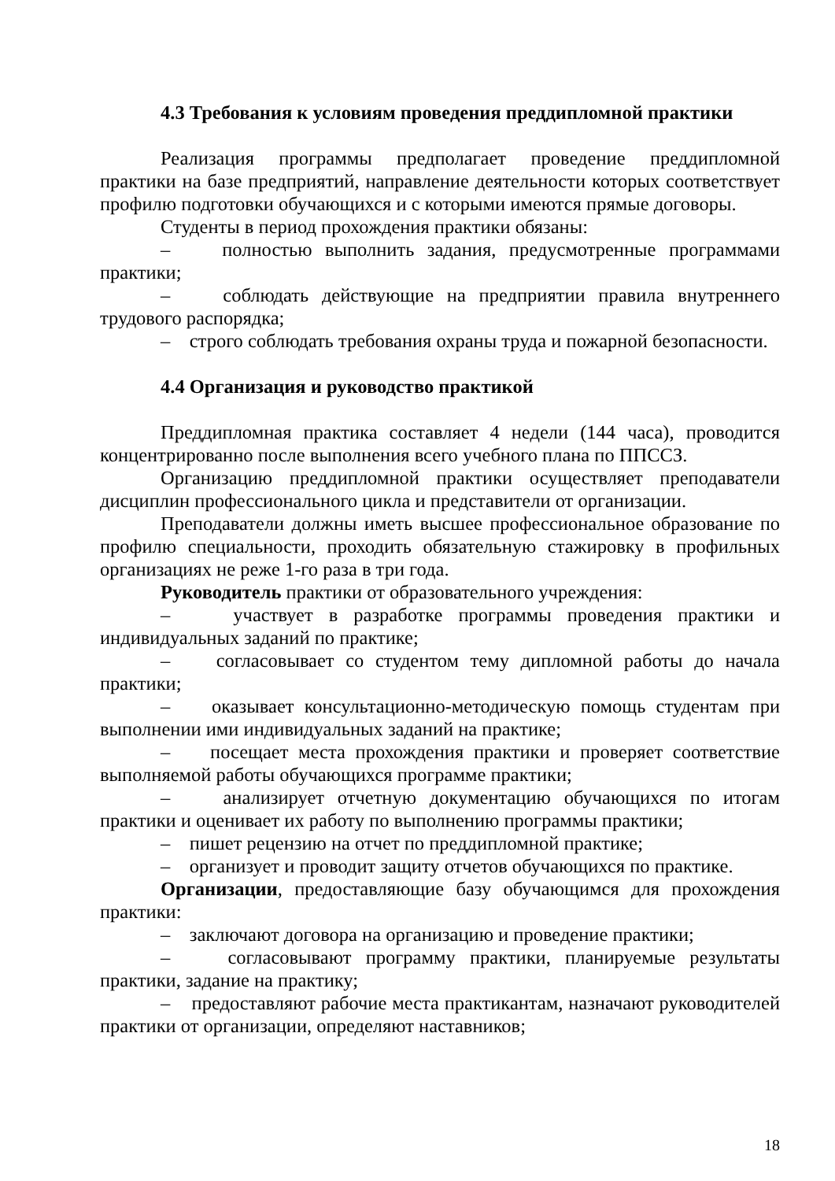4.3 Требования к условиям проведения преддипломной практики
Реализация программы предполагает проведение преддипломной практики на базе предприятий, направление деятельности которых соответствует профилю подготовки обучающихся и с которыми имеются прямые договоры.
Студенты в период прохождения практики обязаны:
– полностью выполнить задания, предусмотренные программами практики;
– соблюдать действующие на предприятии правила внутреннего трудового распорядка;
– строго соблюдать требования охраны труда и пожарной безопасности.
4.4 Организация и руководство практикой
Преддипломная практика составляет 4 недели (144 часа), проводится концентрированно после выполнения всего учебного плана по ППССЗ.
Организацию преддипломной практики осуществляет преподаватели дисциплин профессионального цикла и представители от организации.
Преподаватели должны иметь высшее профессиональное образование по профилю специальности, проходить обязательную стажировку в профильных организациях не реже 1-го раза в три года.
Руководитель практики от образовательного учреждения:
– участвует в разработке программы проведения практики и индивидуальных заданий по практике;
– согласовывает со студентом тему дипломной работы до начала практики;
– оказывает консультационно-методическую помощь студентам при выполнении ими индивидуальных заданий на практике;
– посещает места прохождения практики и проверяет соответствие выполняемой работы обучающихся программе практики;
– анализирует отчетную документацию обучающихся по итогам практики и оценивает их работу по выполнению программы практики;
– пишет рецензию на отчет по преддипломной практике;
– организует и проводит защиту отчетов обучающихся по практике.
Организации, предоставляющие базу обучающимся для прохождения практики:
– заключают договора на организацию и проведение практики;
– согласовывают программу практики, планируемые результаты практики, задание на практику;
– предоставляют рабочие места практикантам, назначают руководителей практики от организации, определяют наставников;
18